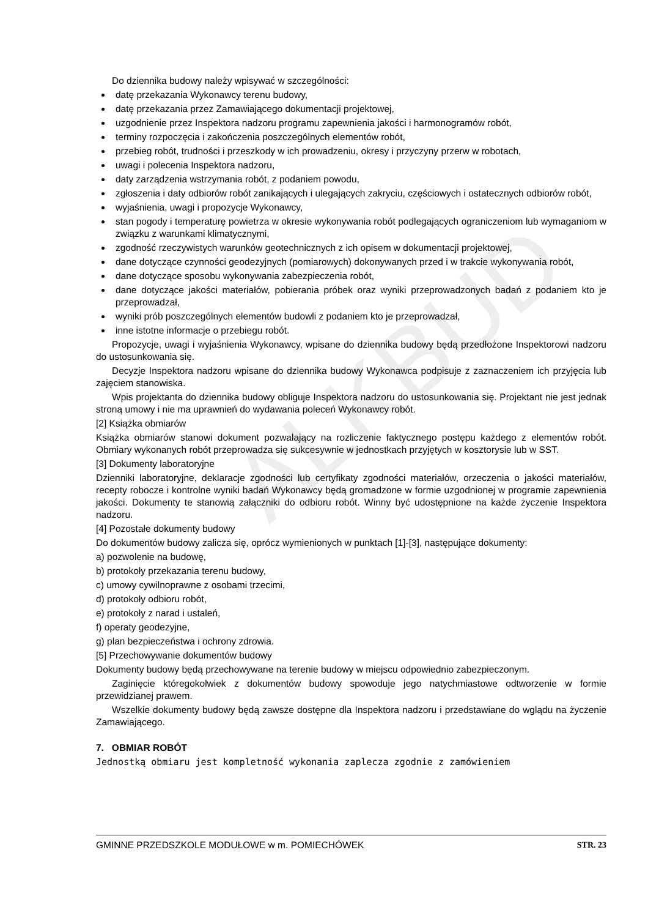ALKBUD
Do dziennika budowy należy wpisywać w szczególności:
datę przekazania Wykonawcy terenu budowy,
datę przekazania przez Zamawiającego dokumentacji projektowej,
uzgodnienie przez Inspektora nadzoru programu zapewnienia jakości i harmonogramów robót,
terminy rozpoczęcia i zakończenia poszczególnych elementów robót,
przebieg robót, trudności i przeszkody w ich prowadzeniu, okresy i przyczyny przerw w robotach,
uwagi i polecenia Inspektora nadzoru,
daty zarządzenia wstrzymania robót, z podaniem powodu,
zgłoszenia i daty odbiorów robót zanikających i ulegających zakryciu, częściowych i ostatecznych odbiorów robót,
wyjaśnienia, uwagi i propozycje Wykonawcy,
stan pogody i temperaturę powietrza w okresie wykonywania robót podlegających ograniczeniom lub wymaganiom w związku z warunkami klimatycznymi,
zgodność rzeczywistych warunków geotechnicznych z ich opisem w dokumentacji projektowej,
dane dotyczące czynności geodezyjnych (pomiarowych) dokonywanych przed i w trakcie wykonywania robót,
dane dotyczące sposobu wykonywania zabezpieczenia robót,
dane dotyczące jakości materiałów, pobierania próbek oraz wyniki przeprowadzonych badań z podaniem kto je przeprowadzał,
wyniki prób poszczególnych elementów budowli z podaniem kto je przeprowadzał,
inne istotne informacje o przebiegu robót.
Propozycje, uwagi i wyjaśnienia Wykonawcy, wpisane do dziennika budowy będą przedłożone Inspektorowi nadzoru do ustosunkowania się.
Decyzje Inspektora nadzoru wpisane do dziennika budowy Wykonawca podpisuje z zaznaczeniem ich przyjęcia lub zajęciem stanowiska.
Wpis projektanta do dziennika budowy obliguje Inspektora nadzoru do ustosunkowania się. Projektant nie jest jednak stroną umowy i nie ma uprawnień do wydawania poleceń Wykonawcy robót.
[2] Książka obmiarów
Książka obmiarów stanowi dokument pozwalający na rozliczenie faktycznego postępu każdego z elementów robót. Obmiary wykonanych robót przeprowadza się sukcesywnie w jednostkach przyjętych w kosztorysie lub w SST.
[3] Dokumenty laboratoryjne
Dzienniki laboratoryjne, deklaracje zgodności lub certyfikaty zgodności materiałów, orzeczenia o jakości materiałów, recepty robocze i kontrolne wyniki badań Wykonawcy będą gromadzone w formie uzgodnionej w programie zapewnienia jakości. Dokumenty te stanowią załączniki do odbioru robót. Winny być udostępnione na każde życzenie Inspektora nadzoru.
[4] Pozostałe dokumenty budowy
Do dokumentów budowy zalicza się, oprócz wymienionych w punktach [1]-[3], następujące dokumenty:
a) pozwolenie na budowę,
b) protokoły przekazania terenu budowy,
c) umowy cywilnoprawne z osobami trzecimi,
d) protokoły odbioru robót,
e) protokoły z narad i ustaleń,
f) operaty geodezyjne,
g) plan bezpieczeństwa i ochrony zdrowia.
[5] Przechowywanie dokumentów budowy
Dokumenty budowy będą przechowywane na terenie budowy w miejscu odpowiednio zabezpieczonym.
Zaginięcie któregokolwiek z dokumentów budowy spowoduje jego natychmiastowe odtworzenie w formie przewidzianej prawem.
Wszelkie dokumenty budowy będą zawsze dostępne dla Inspektora nadzoru i przedstawiane do wglądu na życzenie Zamawiającego.
7. OBMIAR ROBÓT
Jednostką obmiaru jest kompletność wykonania zaplecza zgodnie z zamówieniem
GMINNE PRZEDSZKOLE MODUŁOWE w m. POMIECHÓWEK STR. 23